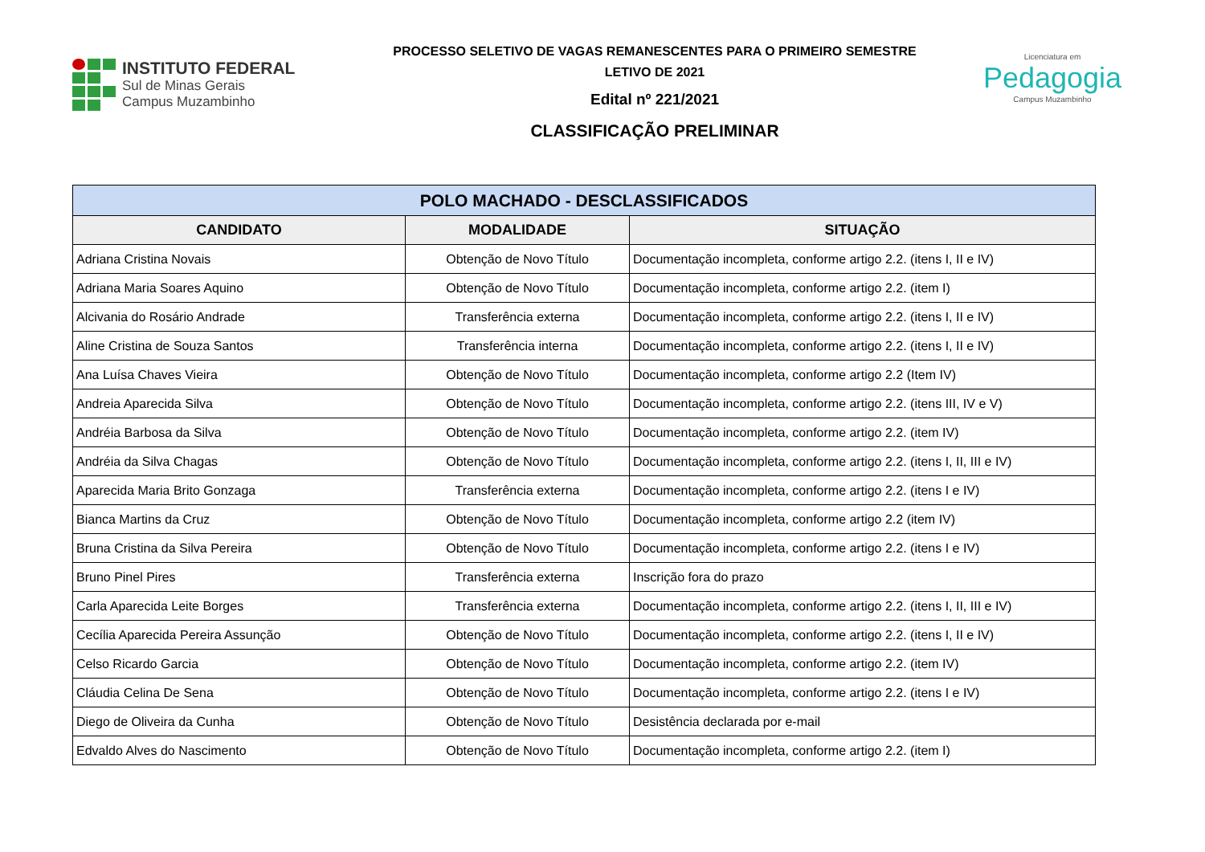INSTITUTO FEDERAL
Sul de Minas Gerais
Campus Muzambinho
PROCESSO SELETIVO DE VAGAS REMANESCENTES PARA O PRIMEIRO SEMESTRE
LETIVO DE 2021
Edital nº 221/2021
CLASSIFICAÇÃO PRELIMINAR
Licenciatura em
Pedagogia
Campus Muzambinho
| POLO MACHADO - DESCLASSIFICADOS | | |
| --- | --- | --- |
| CANDIDATO | MODALIDADE | SITUAÇÃO |
| Adriana Cristina Novais | Obtenção de Novo Título | Documentação incompleta, conforme artigo 2.2. (itens I, II e IV) |
| Adriana Maria Soares Aquino | Obtenção de Novo Título | Documentação incompleta, conforme artigo 2.2. (item I) |
| Alcivania do Rosário Andrade | Transferência externa | Documentação incompleta, conforme artigo 2.2. (itens I, II e IV) |
| Aline Cristina de Souza Santos | Transferência interna | Documentação incompleta, conforme artigo 2.2. (itens I, II e IV) |
| Ana Luísa Chaves Vieira | Obtenção de Novo Título | Documentação incompleta, conforme artigo 2.2 (Item IV) |
| Andreia Aparecida Silva | Obtenção de Novo Título | Documentação incompleta, conforme artigo 2.2. (itens III, IV e V) |
| Andréia Barbosa da Silva | Obtenção de Novo Título | Documentação incompleta, conforme artigo 2.2. (item IV) |
| Andréia da Silva Chagas | Obtenção de Novo Título | Documentação incompleta, conforme artigo 2.2. (itens I, II, III e IV) |
| Aparecida Maria Brito Gonzaga | Transferência externa | Documentação incompleta, conforme artigo 2.2. (itens I e IV) |
| Bianca Martins da Cruz | Obtenção de Novo Título | Documentação incompleta, conforme artigo 2.2 (item IV) |
| Bruna Cristina da Silva Pereira | Obtenção de Novo Título | Documentação incompleta, conforme artigo 2.2. (itens I e IV) |
| Bruno Pinel Pires | Transferência externa | Inscrição fora do prazo |
| Carla Aparecida Leite Borges | Transferência externa | Documentação incompleta, conforme artigo 2.2. (itens I, II, III e IV) |
| Cecília Aparecida Pereira Assunção | Obtenção de Novo Título | Documentação incompleta, conforme artigo 2.2. (itens I, II e IV) |
| Celso Ricardo Garcia | Obtenção de Novo Título | Documentação incompleta, conforme artigo 2.2. (item IV) |
| Cláudia Celina De Sena | Obtenção de Novo Título | Documentação incompleta, conforme artigo 2.2. (itens I e IV) |
| Diego de Oliveira da Cunha | Obtenção de Novo Título | Desistência declarada por e-mail |
| Edvaldo Alves do Nascimento | Obtenção de Novo Título | Documentação incompleta, conforme artigo 2.2. (item I) |